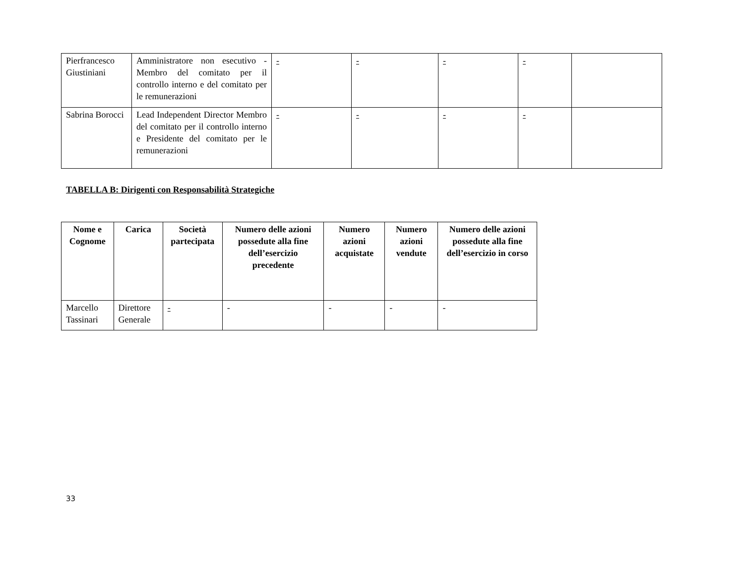| Pierfrancesco Giustiniani | Amministratore non esecutivo - Membro del comitato per il controllo interno e del comitato per le remunerazioni | - | - | - | - | |
| Sabrina Borocci | Lead Independent Director Membro del comitato per il controllo interno e Presidente del comitato per le remunerazioni | - | - | - | - | |
TABELLA B: Dirigenti con Responsabilità Strategiche
| Nome e Cognome | Carica | Società partecipata | Numero delle azioni possedute alla fine dell’esercizio precedente | Numero azioni acquistate | Numero azioni vendute | Numero delle azioni possedute alla fine dell’esercizio in corso |
| --- | --- | --- | --- | --- | --- | --- |
| Marcello Tassinari | Direttore Generale | - | - | - | - | - |
33